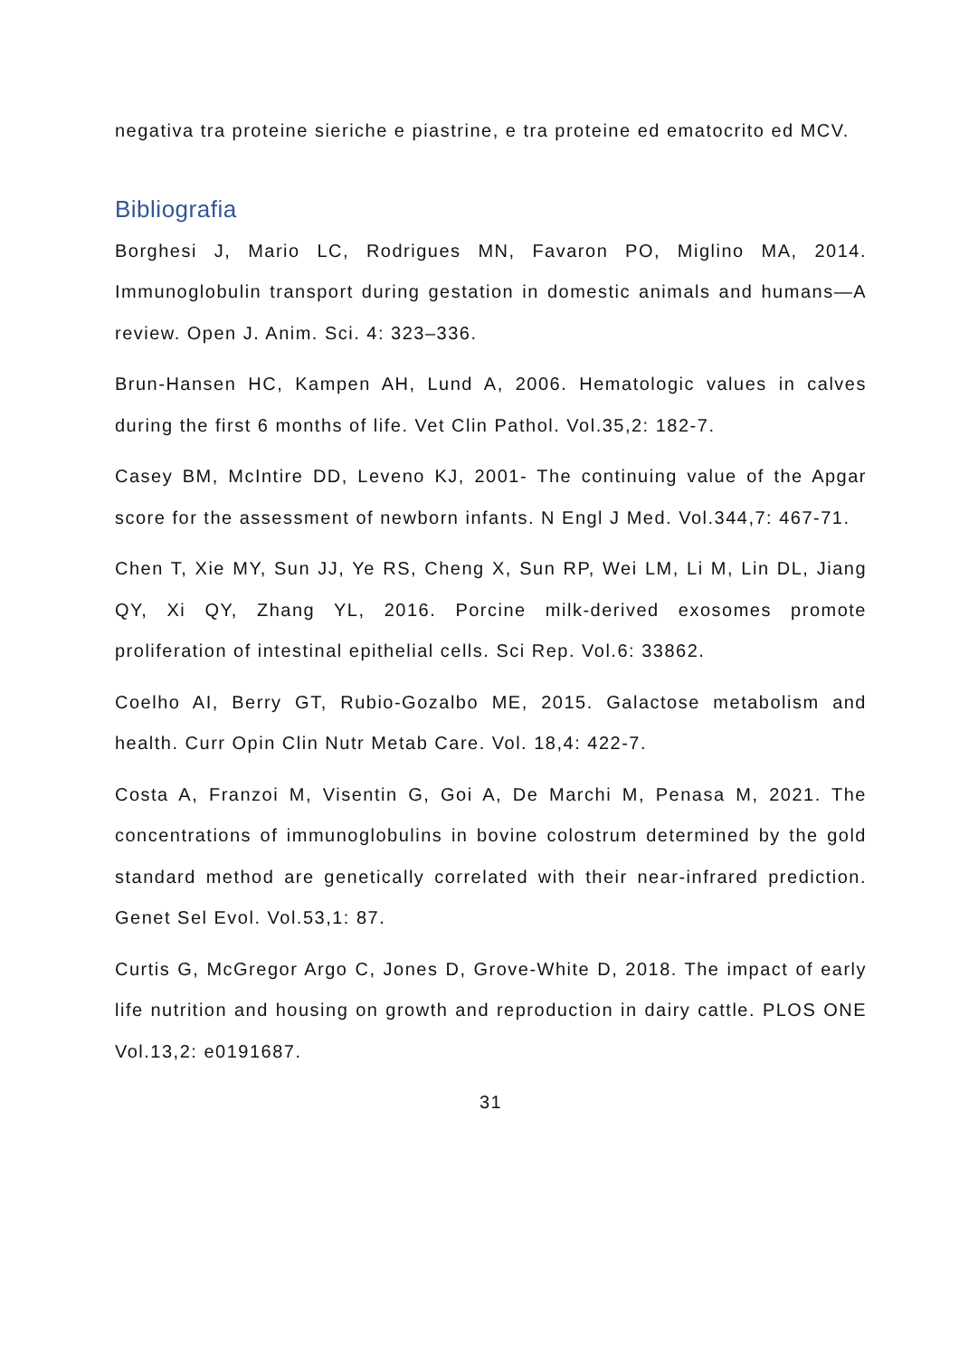negativa tra proteine sieriche e piastrine, e tra proteine ed ematocrito ed MCV.
Bibliografia
Borghesi J, Mario LC, Rodrigues MN, Favaron PO, Miglino MA, 2014. Immunoglobulin transport during gestation in domestic animals and humans—A review. Open J. Anim. Sci. 4: 323–336.
Brun-Hansen HC, Kampen AH, Lund A, 2006. Hematologic values in calves during the first 6 months of life. Vet Clin Pathol. Vol.35,2: 182-7.
Casey BM, McIntire DD, Leveno KJ, 2001- The continuing value of the Apgar score for the assessment of newborn infants. N Engl J Med. Vol.344,7: 467-71.
Chen T, Xie MY, Sun JJ, Ye RS, Cheng X, Sun RP, Wei LM, Li M, Lin DL, Jiang QY, Xi QY, Zhang YL, 2016. Porcine milk-derived exosomes promote proliferation of intestinal epithelial cells. Sci Rep. Vol.6: 33862.
Coelho AI, Berry GT, Rubio-Gozalbo ME, 2015. Galactose metabolism and health. Curr Opin Clin Nutr Metab Care. Vol. 18,4: 422-7.
Costa A, Franzoi M, Visentin G, Goi A, De Marchi M, Penasa M, 2021. The concentrations of immunoglobulins in bovine colostrum determined by the gold standard method are genetically correlated with their near-infrared prediction. Genet Sel Evol. Vol.53,1: 87.
Curtis G, McGregor Argo C, Jones D, Grove-White D, 2018. The impact of early life nutrition and housing on growth and reproduction in dairy cattle. PLOS ONE Vol.13,2: e0191687.
31